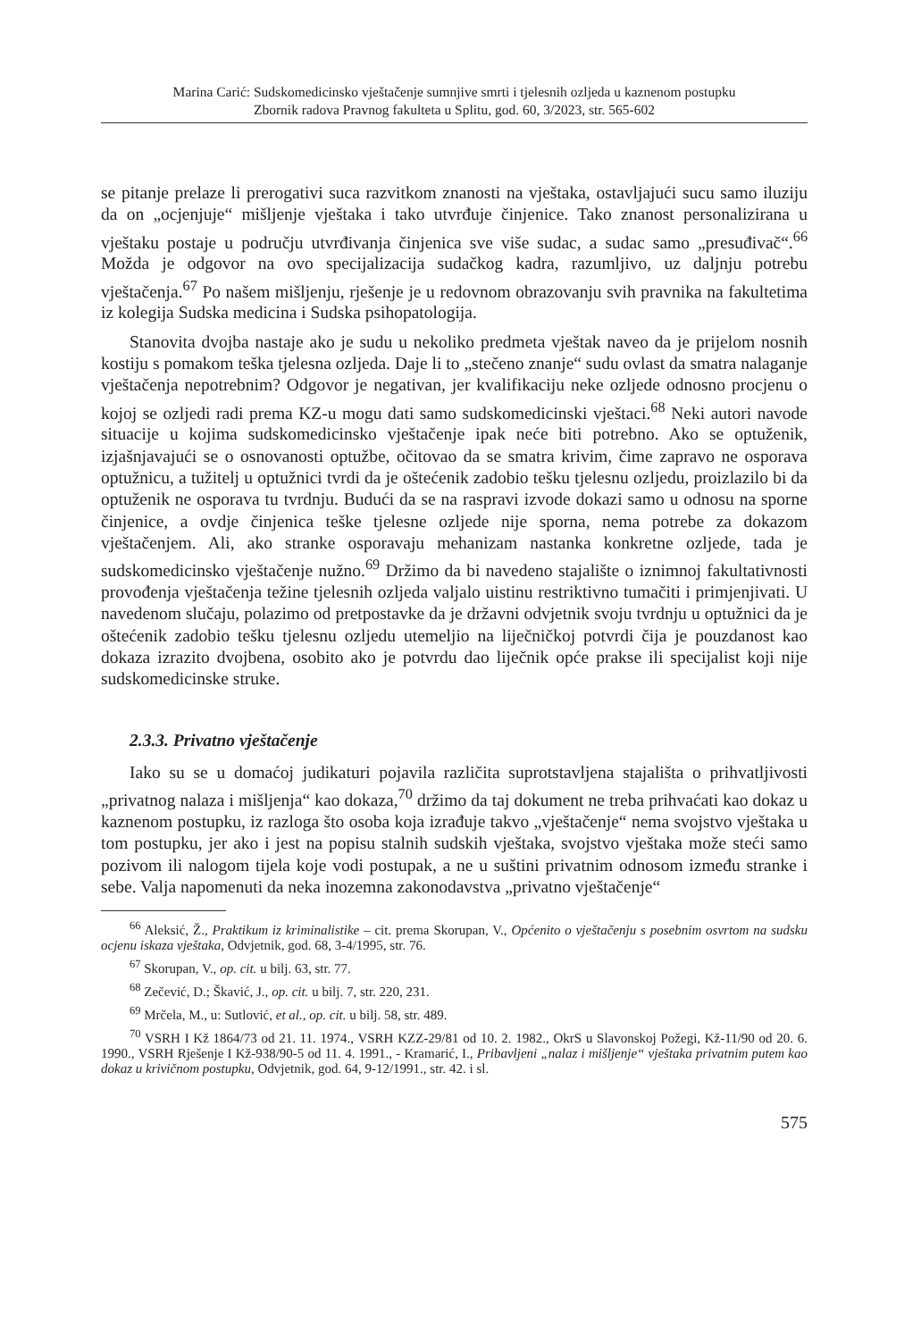Marina Carić: Sudskomedicinsko vještačenje sumnjive smrti i tjelesnih ozljeda u kaznenom postupku
Zbornik radova Pravnog fakulteta u Splitu, god. 60, 3/2023, str. 565-602
se pitanje prelaze li prerogativi suca razvitkom znanosti na vještaka, ostavljajući sucu samo iluziju da on „ocjenjuje“ mišljenje vještaka i tako utvrđuje činjenice. Tako znanost personalizirana u vještaku postaje u području utvrđivanja činjenica sve više sudac, a sudac samo „presuđivač“.<sup>66</sup> Možda je odgovor na ovo specijalizacija sudačkog kadra, razumljivo, uz daljnju potrebu vještačenja.<sup>67</sup> Po našem mišljenju, rješenje je u redovnom obrazovanju svih pravnika na fakultetima iz kolegija Sudska medicina i Sudska psihopatologija.
Stanovita dvojba nastaje ako je sudu u nekoliko predmeta vještak naveo da je prijelom nosnih kostiju s pomakom teška tjelesna ozljeda. Daje li to „stečeno znanje“ sudu ovlast da smatra nalaganje vještačenja nepotrebnim? Odgovor je negativan, jer kvalifikaciju neke ozljede odnosno procjenu o kojoj se ozljedi radi prema KZ-u mogu dati samo sudskomedicinski vještaci.<sup>68</sup> Neki autori navode situacije u kojima sudskomedicinsko vještačenje ipak neće biti potrebno. Ako se optuženik, izjašnjavajući se o osnovanosti optužbe, očitovao da se smatra krivim, čime zapravo ne osporava optužnicu, a tužitelj u optužnici tvrdi da je oštećenik zadobio tešku tjelesnu ozljedu, proizlazilo bi da optuženik ne osporava tu tvrdnju. Budući da se na raspravi izvode dokazi samo u odnosu na sporne činjenice, a ovdje činjenica teške tjelesne ozljede nije sporna, nema potrebe za dokazom vještačenjem. Ali, ako stranke osporavaju mehanizam nastanka konkretne ozljede, tada je sudskomedicinsko vještačenje nužno.<sup>69</sup> Držimo da bi navedeno stajalište o iznimnoj fakultativnosti provođenja vještačenja težine tjelesnih ozljeda valjalo uistinu restriktivno tumačiti i primjenjivati. U navedenom slučaju, polazimo od pretpostavke da je državni odvjetnik svoju tvrdnju u optužnici da je oštećenik zadobio tešku tjelesnu ozljedu utemeljio na liječničkoj potvrdi čija je pouzdanost kao dokaza izrazito dvojbena, osobito ako je potvrdu dao liječnik opće prakse ili specijalist koji nije sudskomedicinske struke.
2.3.3. Privatno vještačenje
Iako su se u domaćoj judikaturi pojavila različita suprotstavljena stajališta o prihvatljivosti „privatnog nalaza i mišljenja“ kao dokaza,<sup>70</sup> držimo da taj dokument ne treba prihvaćati kao dokaz u kaznenom postupku, iz razloga što osoba koja izrađuje takvo „vještačenje“ nema svojstvo vještaka u tom postupku, jer ako i jest na popisu stalnih sudskih vještaka, svojstvo vještaka može steći samo pozivom ili nalogom tijela koje vodi postupak, a ne u suštini privatnim odnosom između stranke i sebe. Valja napomenuti da neka inozemna zakonodavstva „privatno vještačenje“
<sup>66</sup> Aleksić, Ž., Praktikum iz kriminalistike – cit. prema Skorupan, V., Općenito o vještačenju s posebnim osvrtom na sudsku ocjenu iskaza vještaka, Odvjetnik, god. 68, 3-4/1995, str. 76.
<sup>67</sup> Skorupan, V., op. cit. u bilj. 63, str. 77.
<sup>68</sup> Zečević, D.; Škavić, J., op. cit. u bilj. 7, str. 220, 231.
<sup>69</sup> Mrčela, M., u: Sutlović, et al., op. cit. u bilj. 58, str. 489.
<sup>70</sup> VSRH I Kž 1864/73 od 21. 11. 1974., VSRH KZZ-29/81 od 10. 2. 1982., OkrS u Slavonskoj Požegi, Kž-11/90 od 20. 6. 1990., VSRH Rješenje I Kž-938/90-5 od 11. 4. 1991., - Kramarić, I., Pribavljeni „nalaz i mišljenje“ vještaka privatnim putem kao dokaz u krivičnom postupku, Odvjetnik, god. 64, 9-12/1991., str. 42. i sl.
575